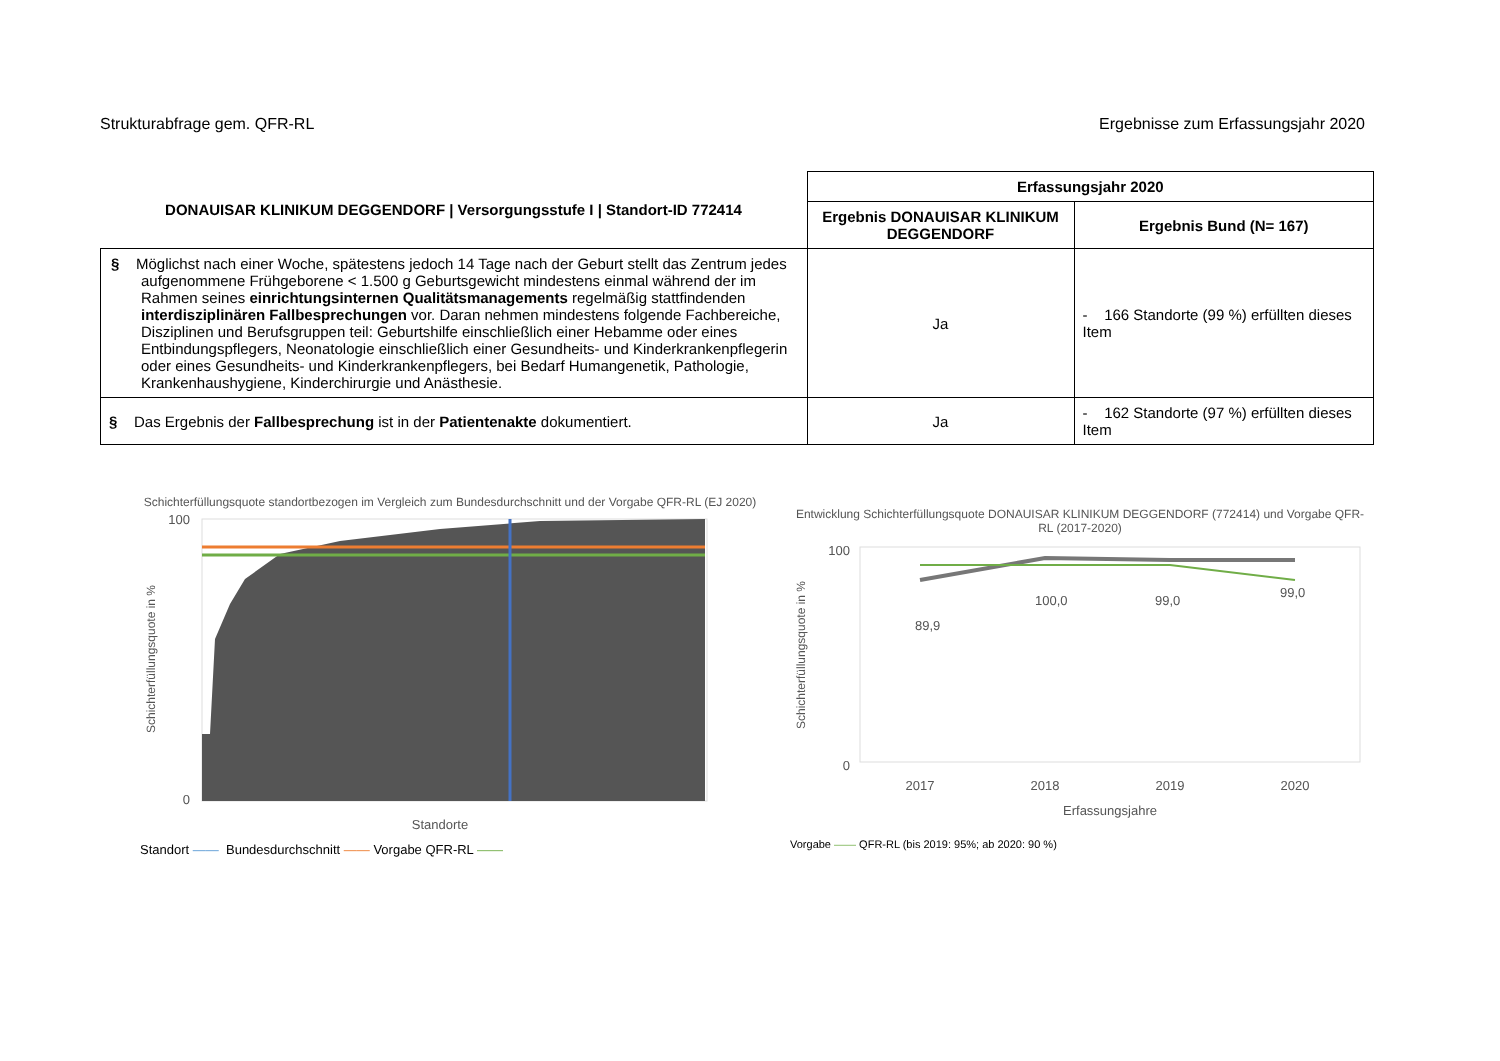Strukturabfrage gem. QFR-RL Ergebnisse zum Erfassungsjahr 2020
| DONAUISAR KLINIKUM DEGGENDORF / Versorgungsstufe I / Standort-ID 772414 | Erfassungsjahr 2020 | |
| --- | --- | --- |
| | Ergebnis DONAUISAR KLINIKUM DEGGENDORF | Ergebnis Bund (N= 167) |
| § Möglichst nach einer Woche, spätestens jedoch 14 Tage nach der Geburt stellt das Zentrum jedes aufgenommene Frühgeborene < 1.500 g Geburtsgewicht mindestens einmal während der im Rahmen seines einrichtungsinternen Qualitätsmanagements regelmäßig stattfindenden interdisziplinären Fallbesprechungen vor. Daran nehmen mindestens folgende Fachbereiche, Disziplinen und Berufsgruppen teil: Geburtshilfe einschließlich einer Hebamme oder eines Entbindungspflegers, Neonatologie einschließlich einer Gesundheits- und Kinderkrankenpflegerin oder eines Gesundheits- und Kinderkrankenpflegers, bei Bedarf Humangenetik, Pathologie, Krankenhaushygiene, Kinderchirurgie und Anästhesie. | Ja | - 166 Standorte (99 %) erfüllten dieses Item |
| § Das Ergebnis der Fallbesprechung ist in der Patientenakte dokumentiert. | Ja | - 162 Standorte (97 %) erfüllten dieses Item |
Schichterfüllungsquote standortbezogen im Vergleich zum Bundesdurchschnitt und der Vorgabe QFR-RL (EJ 2020)
100
0
Schichterfüllungsquote in %
Standorte
Standort —— Bundesdurchschnitt —— Vorgabe QFR-RL ——
Entwicklung Schichterfüllungsquote DONAUISAR KLINIKUM DEGGENDORF (772414) und Vorgabe QFR-RL (2017-2020)
Schichterfüllungsquote in %
100
0
89,9
100,0
99,0
99,0
2017
2018
2019
2020
Erfassungsjahre
Vorgabe —— QFR-RL (bis 2019: 95%; ab 2020: 90 %)